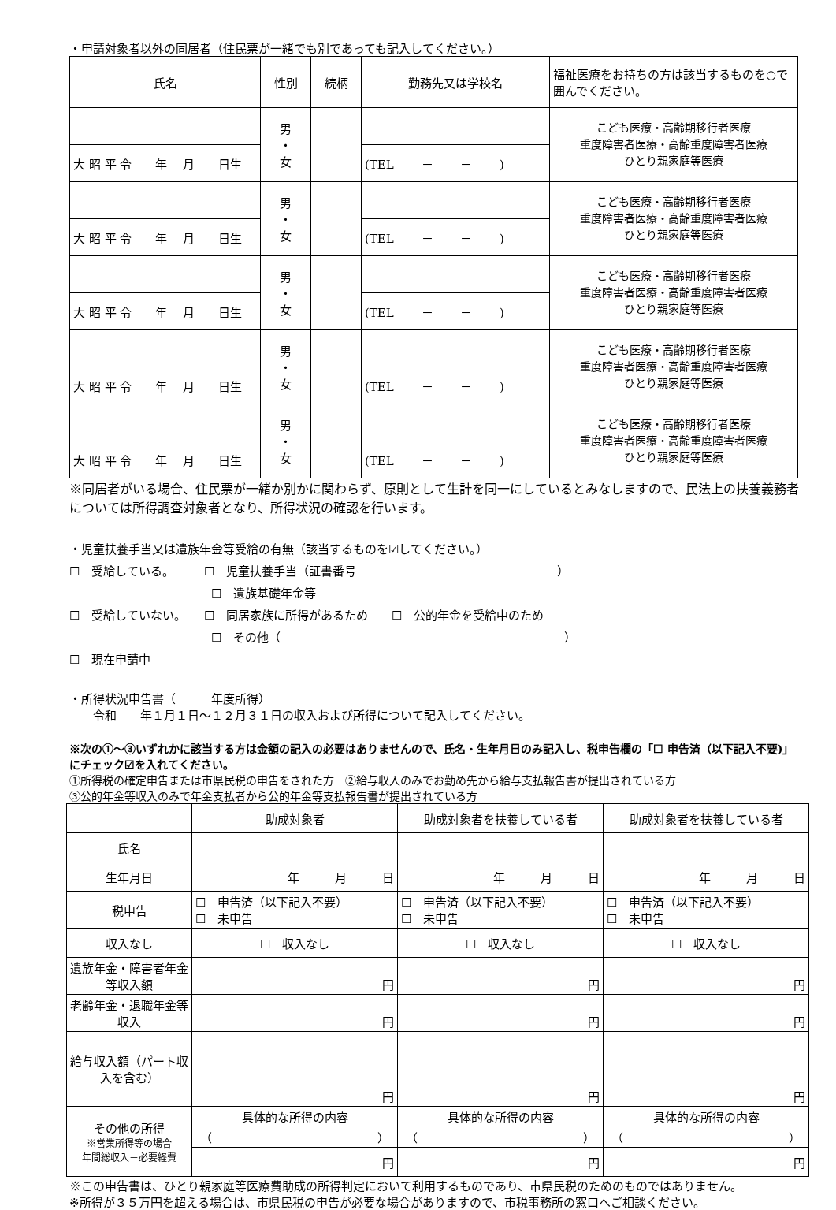・申請対象者以外の同居者（住民票が一緒でも別であっても記入してください。）
| 氏名 | 性別 | 続柄 | 勤務先又は学校名 | 福祉医療をお持ちの方は該当するものを○で囲んでください。 |
| | 男 ・ 女 | | | こども医療・高齢期移行者医療 重度障害者医療・高齢重度障害者医療 ひとり親家庭等医療 |
| 大 昭 平 令 年 月 日生 | | | (TEL － － ) | |
| | 男 ・ 女 | | | こども医療・高齢期移行者医療 重度障害者医療・高齢重度障害者医療 ひとり親家庭等医療 |
| 大 昭 平 令 年 月 日生 | | | (TEL － － ) | |
| | 男 ・ 女 | | | こども医療・高齢期移行者医療 重度障害者医療・高齢重度障害者医療 ひとり親家庭等医療 |
| 大 昭 平 令 年 月 日生 | | | (TEL － － ) | |
| | 男 ・ 女 | | | こども医療・高齢期移行者医療 重度障害者医療・高齢重度障害者医療 ひとり親家庭等医療 |
| 大 昭 平 令 年 月 日生 | | | (TEL － － ) | |
| | 男 ・ 女 | | | こども医療・高齢期移行者医療 重度障害者医療・高齢重度障害者医療 ひとり親家庭等医療 |
| 大 昭 平 令 年 月 日生 | | | (TEL － － ) | |
※同居者がいる場合、住民票が一緒か別かに関わらず、原則として生計を同一にしているとみなしますので、民法上の扶養義務者については所得調査対象者となり、所得状況の確認を行います。
・児童扶養手当又は遺族年金等受給の有無（該当するものを☑してください。）
☐　受給している。　　　☐　児童扶養手当（証書番号　　　　　　　　　　　　　　　　　）
　　　　　　　　　　　　☐　遺族基礎年金等
☐　受給していない。　　☐　同居家族に所得があるため　　☐　公的年金を受給中のため
　　　　　　　　　　　　☐　その他（　　　　　　　　　　　　　　　　　　　　　　　　）
☐　現在申請中
・所得状況申告書（　　　年度所得）
　　令和　　年１月１日～１２月３１日の収入および所得について記入してください。
※次の①～③いずれかに該当する方は金額の記入の必要はありませんので、氏名・生年月日のみ記入し、税申告欄の「☐ 申告済（以下記入不要)」にチェック☑を入れてください。
①所得税の確定申告または市県民税の申告をされた方　②給与収入のみでお勤め先から給与支払報告書が提出されている方
③公的年金等収入のみで年金支払者から公的年金等支払報告書が提出されている方
| | 助成対象者 | 助成対象者を扶養している者 | 助成対象者を扶養している者 |
| 氏名 | | | |
| 生年月日 | 年 月 日 | 年 月 日 | 年 月 日 |
| 税申告 | ☐ 申告済（以下記入不要） ☐ 未申告 | ☐ 申告済（以下記入不要） ☐ 未申告 | ☐ 申告済（以下記入不要） ☐ 未申告 |
| 収入なし | ☐ 収入なし | ☐ 収入なし | ☐ 収入なし |
| 遺族年金・障害者年金等収入額 | 円 | 円 | 円 |
| 老齢年金・退職年金等収入 | 円 | 円 | 円 |
| 給与収入額（パート収入を含む） | 円 | 円 | 円 |
| その他の所得 ※営業所得等の場合 年間総収入－必要経費 | 具体的な所得の内容 （ ） | 具体的な所得の内容 （ ） | 具体的な所得の内容 （ ） |
| | 円 | 円 | 円 |
※この申告書は、ひとり親家庭等医療費助成の所得判定において利用するものであり、市県民税のためのものではありません。
※所得が３５万円を超える場合は、市県民税の申告が必要な場合がありますので、市税事務所の窓口へご相談ください。